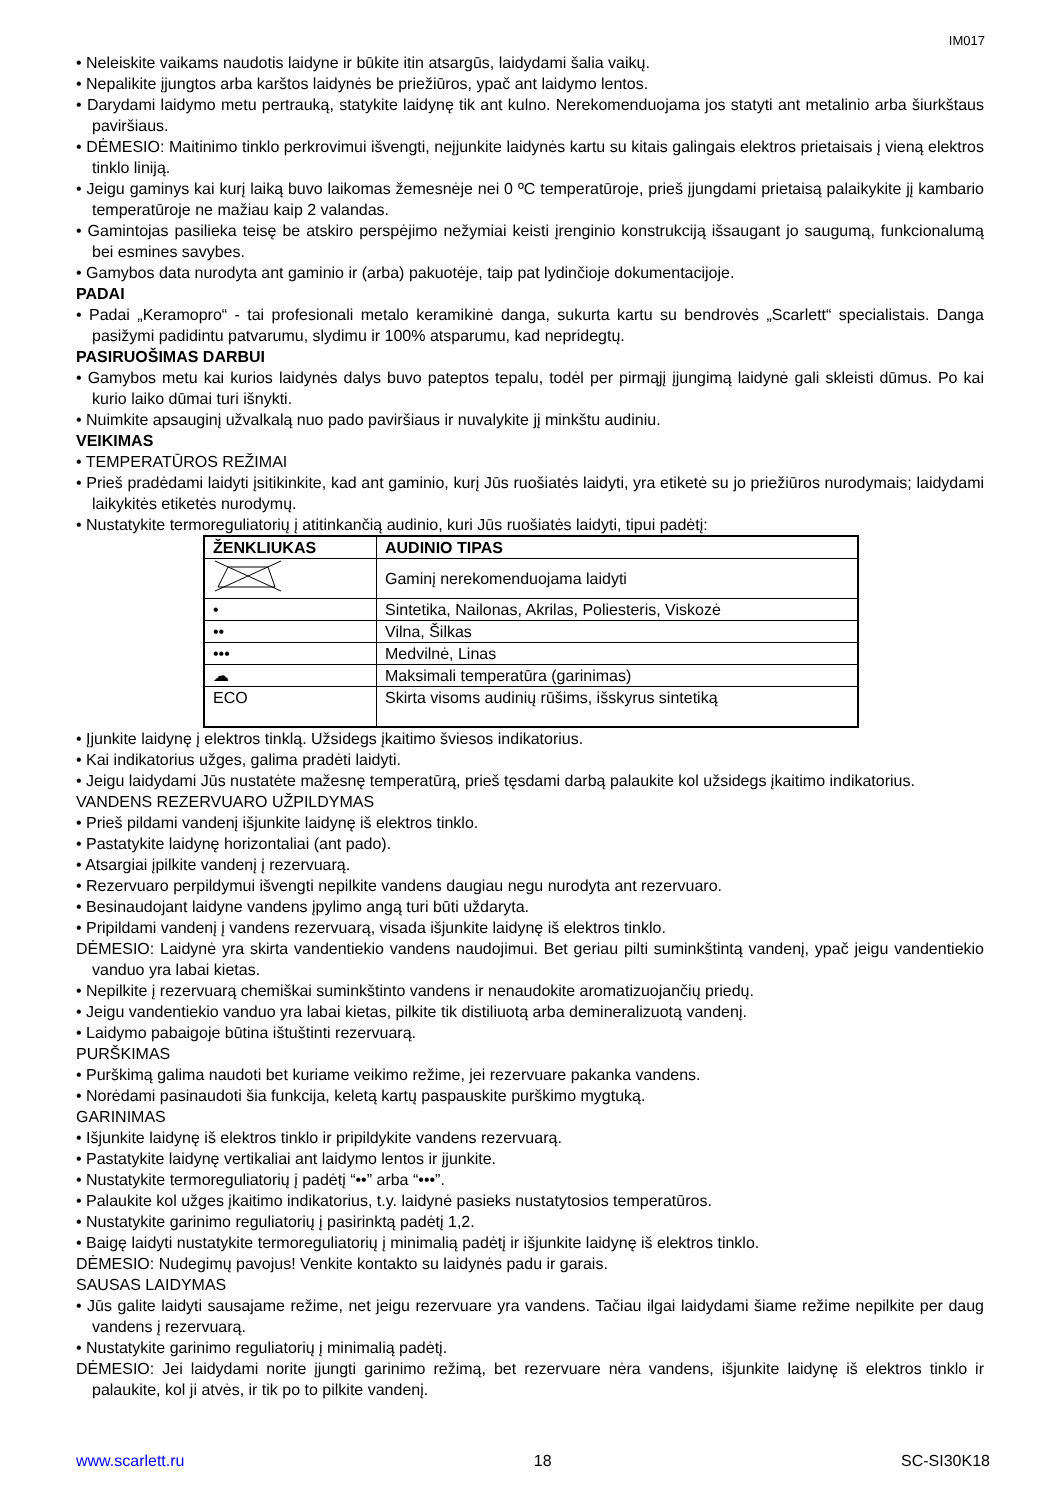IM017
Neleiskite vaikams naudotis laidyne ir būkite itin atsargūs, laidydami šalia vaikų.
Nepalikite įjungtos arba karštos laidynės be priežiūros, ypač ant laidymo lentos.
Darydami laidymo metu pertrauką, statykite laidynę tik ant kulno. Nerekomenduojama jos statyti ant metalinio arba šiurkštaus paviršiaus.
DĖMESIO: Maitinimo tinklo perkrovimui išvengti, neįjunkite laidynės kartu su kitais galingais elektros prietaisais į vieną elektros tinklo liniją.
Jeigu gaminys kai kurį laiką buvo laikomas žemesnėje nei 0 ºC temperatūroje, prieš įjungdami prietaisą palaikykite jį kambario temperatūroje ne mažiau kaip 2 valandas.
Gamintojas pasilieka teisę be atskiro perspėjimo nežymiai keisti įrenginio konstrukciją išsaugant jo saugumą, funkcionalumą bei esmines savybes.
Gamybos data nurodyta ant gaminio ir (arba) pakuotėje, taip pat lydinčioje dokumentacijoje.
PADAI
Padai „Keramopro“ - tai profesionali metalo keramikinė danga, sukurta kartu su bendrovės „Scarlett“ specialistais. Danga pasižymi padidintu patvarumu, slydimu ir 100% atsparumu, kad nepridegtų.
PASIRUOŠIMAS DARBUI
Gamybos metu kai kurios laidynės dalys buvo pateptos tepalu, todėl per pirmąjį įjungimą laidynė gali skleisti dūmus. Po kai kurio laiko dūmai turi išnykti.
Nuimkite apsauginį užvalkalą nuo pado paviršiaus ir nuvalykite jį minkštu audiniu.
VEIKIMAS
TEMPERATŪROS REŽIMAI
Prieš pradėdami laidyti įsitikinkite, kad ant gaminio, kurį Jūs ruošiatės laidyti, yra etiketė su jo priežiūros nurodymais; laidydami laikykitės etiketės nurodymų.
Nustatykite termoreguliatorių į atitinkančią audinio, kuri Jūs ruošiatės laidyti, tipui padėtį:
| ŽENKLIUKAS | AUDINIO TIPAS |
| --- | --- |
| | Gaminį nerekomenduojama laidyti |
| • | Sintetika, Nailonas, Akrilas, Poliesteris, Viskozė |
| •• | Vilna, Šilkas |
| ••• | Medvilnė, Linas |
| ☁ | Maksimali temperatūra (garinimas) |
| ECO | Skirta visoms audinių rūšims, išskyrus sintetiką |
Įjunkite laidynę į elektros tinklą. Užsidegs įkaitimo šviesos indikatorius.
Kai indikatorius užges, galima pradėti laidyti.
Jeigu laidydami Jūs nustatėte mažesnę temperatūrą, prieš tęsdami darbą palaukite kol užsidegs įkaitimo indikatorius.
VANDENS REZERVUARO UŽPILDYMAS
Prieš pildami vandenį išjunkite laidynę iš elektros tinklo.
Pastatykite laidynę horizontaliai (ant pado).
Atsargiai įpilkite vandenį į rezervuarą.
Rezervuaro perpildymui išvengti nepilkite vandens daugiau negu nurodyta ant rezervuaro.
Besinaudojant laidyne vandens įpylimo angą turi būti uždaryta.
Pripildami vandenį į vandens rezervuarą, visada išjunkite laidynę iš elektros tinklo.
DĖMESIO: Laidynė yra skirta vandentiekio vandens naudojimui. Bet geriau pilti suminkštintą vandenį, ypač jeigu vandentiekio vanduo yra labai kietas.
Nepilkite į rezervuarą chemiškai suminkštinto vandens ir nenaudokite aromatizuojančių priedų.
Jeigu vandentiekio vanduo yra labai kietas, pilkite tik distiliuotą arba demineralizuotą vandenį.
Laidymo pabaigoje būtina ištuštinti rezervuarą.
PURŠKIMAS
Purškimą galima naudoti bet kuriame veikimo režime, jei rezervuare pakanka vandens.
Norėdami pasinaudoti šia funkcija, keletą kartų paspauskite purškimo mygtuką.
GARINIMAS
Išjunkite laidynę iš elektros tinklo ir pripildykite vandens rezervuarą.
Pastatykite laidynę vertikaliai ant laidymo lentos ir įjunkite.
Nustatykite termoreguliatorių į padėtį “••” arba “•••”.
Palaukite kol užges įkaitimo indikatorius, t.y. laidynė pasieks nustatytosios temperatūros.
Nustatykite garinimo reguliatorių į pasirinktą padėtį 1,2.
Baigę laidyti nustatykite termoreguliatorių į minimalią padėtį ir išjunkite laidynę iš elektros tinklo.
DĖMESIO: Nudegimų pavojus! Venkite kontakto su laidynės padu ir garais.
SAUSAS LAIDYMAS
Jūs galite laidyti sausajame režime, net jeigu rezervuare yra vandens. Tačiau ilgai laidydami šiame režime nepilkite per daug vandens į rezervuarą.
Nustatykite garinimo reguliatorių į minimalią padėtį.
DĖMESIO: Jei laidydami norite įjungti garinimo režimą, bet rezervuare nėra vandens, išjunkite laidynę iš elektros tinklo ir palaukite, kol ji atvės, ir tik po to pilkite vandenį.
www.scarlett.ru 18 SC-SI30K18